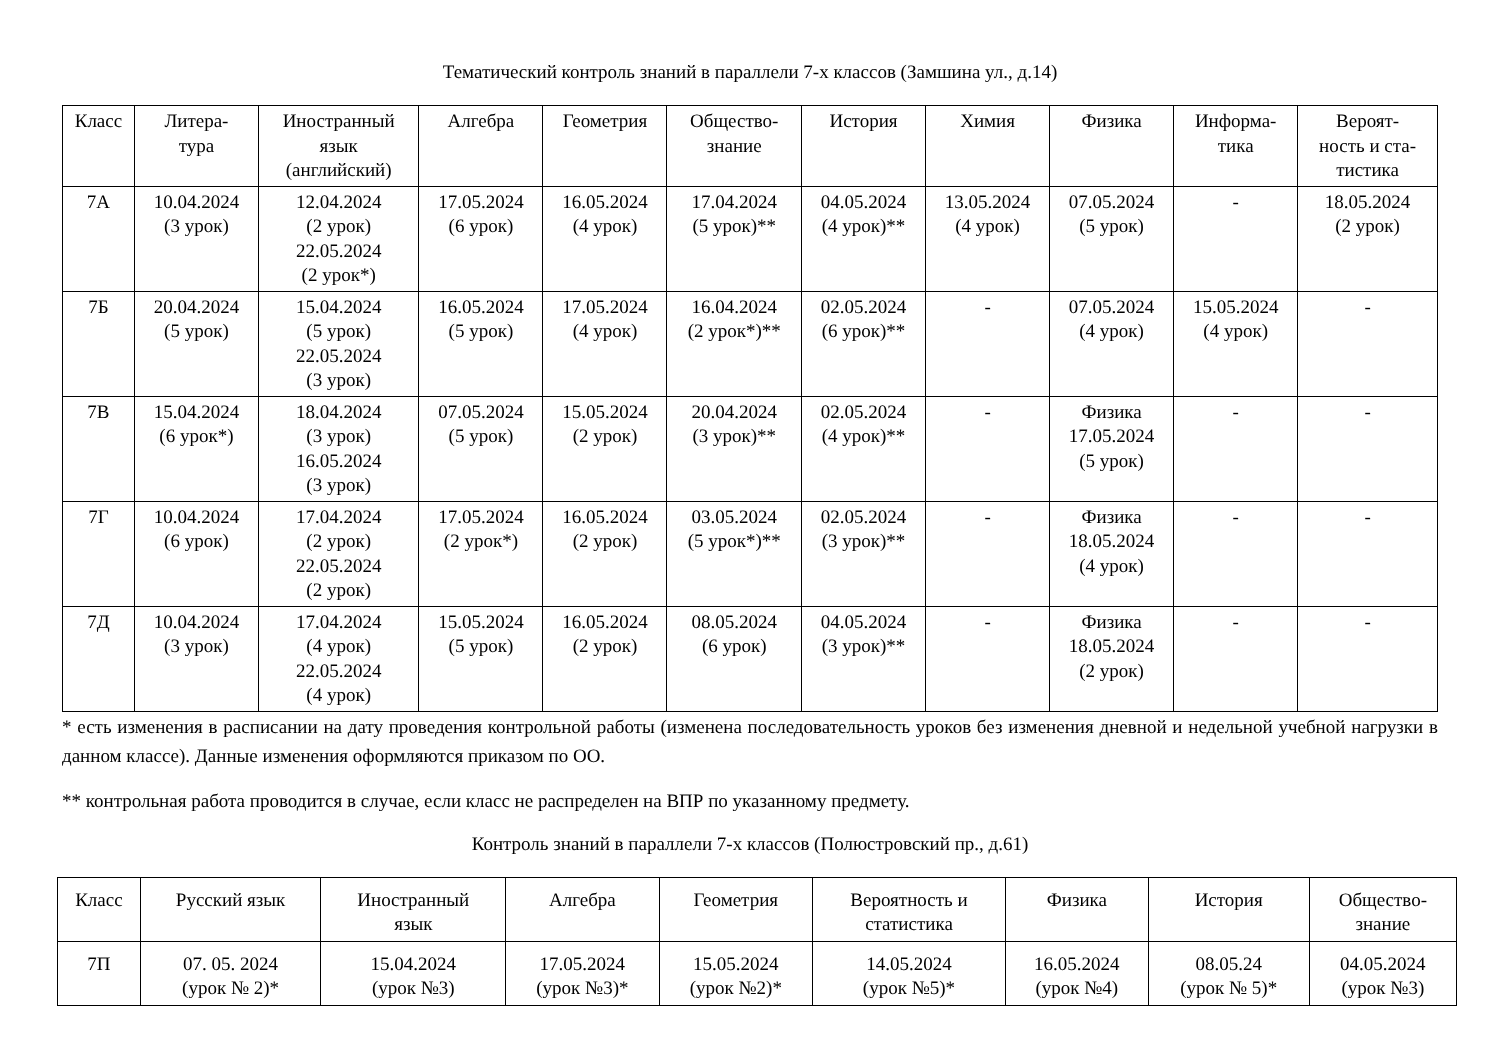Тематический контроль знаний в параллели 7-х классов (Замшина ул., д.14)
| Класс | Литера- тура | Иностранный язык (английский) | Алгебра | Геометрия | Общество- знание | История | Химия | Физика | Информа- тика | Вероят- ность и ста- тистика |
| --- | --- | --- | --- | --- | --- | --- | --- | --- | --- | --- |
| 7А | 10.04.2024 (3 урок) | 12.04.2024 (2 урок) 22.05.2024 (2 урок*) | 17.05.2024 (6 урок) | 16.05.2024 (4 урок) | 17.04.2024 (5 урок)** | 04.05.2024 (4 урок)** | 13.05.2024 (4 урок) | 07.05.2024 (5 урок) | - | 18.05.2024 (2 урок) |
| 7Б | 20.04.2024 (5 урок) | 15.04.2024 (5 урок) 22.05.2024 (3 урок) | 16.05.2024 (5 урок) | 17.05.2024 (4 урок) | 16.04.2024 (2 урок*)** | 02.05.2024 (6 урок)** | - | 07.05.2024 (4 урок) | 15.05.2024 (4 урок) | - |
| 7В | 15.04.2024 (6 урок*) | 18.04.2024 (3 урок) 16.05.2024 (3 урок) | 07.05.2024 (5 урок) | 15.05.2024 (2 урок) | 20.04.2024 (3 урок)** | 02.05.2024 (4 урок)** | - | Физика 17.05.2024 (5 урок) | - | - |
| 7Г | 10.04.2024 (6 урок) | 17.04.2024 (2 урок) 22.05.2024 (2 урок) | 17.05.2024 (2 урок*) | 16.05.2024 (2 урок) | 03.05.2024 (5 урок*)** | 02.05.2024 (3 урок)** | - | Физика 18.05.2024 (4 урок) | - | - |
| 7Д | 10.04.2024 (3 урок) | 17.04.2024 (4 урок) 22.05.2024 (4 урок) | 15.05.2024 (5 урок) | 16.05.2024 (2 урок) | 08.05.2024 (6 урок) | 04.05.2024 (3 урок)** | - | Физика 18.05.2024 (2 урок) | - | - |
* есть изменения в расписании на дату проведения контрольной работы (изменена последовательность уроков без изменения дневной и недельной учебной нагрузки в данном классе). Данные изменения оформляются приказом по ОО.
** контрольная работа проводится в случае, если класс не распределен на ВПР по указанному предмету.
Контроль знаний в параллели 7-х классов (Полюстровский пр., д.61)
| Класс | Русский язык | Иностранный язык | Алгебра | Геометрия | Вероятность и статистика | Физика | История | Общество- знание |
| --- | --- | --- | --- | --- | --- | --- | --- | --- |
| 7П | 07. 05. 2024 (урок № 2)* | 15.04.2024 (урок №3) | 17.05.2024 (урок №3)* | 15.05.2024 (урок №2)* | 14.05.2024 (урок №5)* | 16.05.2024 (урок №4) | 08.05.24 (урок № 5)* | 04.05.2024 (урок №3) |